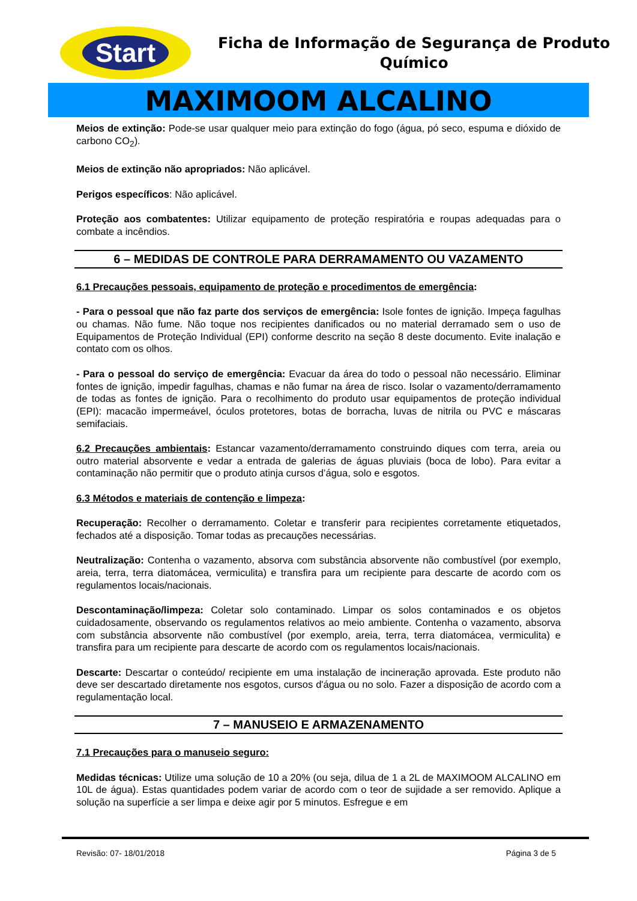Start
Ficha de Informação de Segurança de Produto
Químico
MAXIMOOM ALCALINO
Meios de extinção: Pode-se usar qualquer meio para extinção do fogo (água, pó seco, espuma e dióxido de carbono CO<sub>2</sub>).
Meios de extinção não apropriados: Não aplicável.
Perigos específicos: Não aplicável.
Proteção aos combatentes: Utilizar equipamento de proteção respiratória e roupas adequadas para o combate a incêndios.
6 – MEDIDAS DE CONTROLE PARA DERRAMAMENTO OU VAZAMENTO
6.1 Precauções pessoais, equipamento de proteção e procedimentos de emergência:
- Para o pessoal que não faz parte dos serviços de emergência: Isole fontes de ignição. Impeça fagulhas ou chamas. Não fume. Não toque nos recipientes danificados ou no material derramado sem o uso de Equipamentos de Proteção Individual (EPI) conforme descrito na seção 8 deste documento. Evite inalação e contato com os olhos.
- Para o pessoal do serviço de emergência: Evacuar da área do todo o pessoal não necessário. Eliminar fontes de ignição, impedir fagulhas, chamas e não fumar na área de risco. Isolar o vazamento/derramamento de todas as fontes de ignição. Para o recolhimento do produto usar equipamentos de proteção individual (EPI): macacão impermeável, óculos protetores, botas de borracha, luvas de nitrila ou PVC e máscaras semifaciais.
6.2 Precauções ambientais: Estancar vazamento/derramamento construindo diques com terra, areia ou outro material absorvente e vedar a entrada de galerias de águas pluviais (boca de lobo). Para evitar a contaminação não permitir que o produto atinja cursos d’água, solo e esgotos.
6.3 Métodos e materiais de contenção e limpeza:
Recuperação: Recolher o derramamento. Coletar e transferir para recipientes corretamente etiquetados, fechados até a disposição. Tomar todas as precauções necessárias.
Neutralização: Contenha o vazamento, absorva com substância absorvente não combustível (por exemplo, areia, terra, terra diatomácea, vermiculita) e transfira para um recipiente para descarte de acordo com os regulamentos locais/nacionais.
Descontaminação/limpeza: Coletar solo contaminado. Limpar os solos contaminados e os objetos cuidadosamente, observando os regulamentos relativos ao meio ambiente. Contenha o vazamento, absorva com substância absorvente não combustível (por exemplo, areia, terra, terra diatomácea, vermiculita) e transfira para um recipiente para descarte de acordo com os regulamentos locais/nacionais.
Descarte: Descartar o conteúdo/ recipiente em uma instalação de incineração aprovada. Este produto não deve ser descartado diretamente nos esgotos, cursos d'água ou no solo. Fazer a disposição de acordo com a regulamentação local.
7 – MANUSEIO E ARMAZENAMENTO
7.1 Precauções para o manuseio seguro:
Medidas técnicas: Utilize uma solução de 10 a 20% (ou seja, dilua de 1 a 2L de MAXIMOOM ALCALINO em 10L de água). Estas quantidades podem variar de acordo com o teor de sujidade a ser removido. Aplique a solução na superfície a ser limpa e deixe agir por 5 minutos. Esfregue e em
Revisão: 07- 18/01/2018 Página 3 de 5